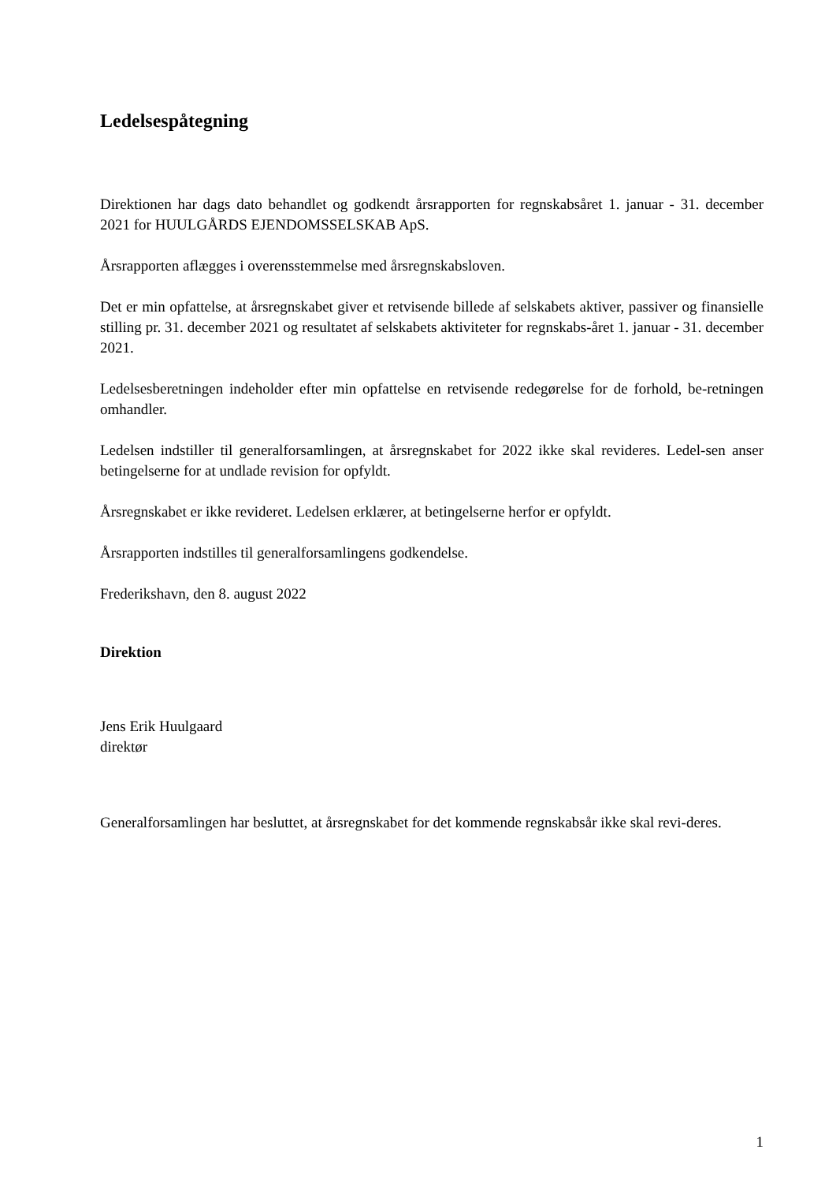Ledelsespåtegning
Direktionen har dags dato behandlet og godkendt årsrapporten for regnskabsåret 1. januar - 31. december 2021 for HUULGÅRDS EJENDOMSSELSKAB ApS.
Årsrapporten aflægges i overensstemmelse med årsregnskabsloven.
Det er min opfattelse, at årsregnskabet giver et retvisende billede af selskabets aktiver, passiver og finansielle stilling pr. 31. december 2021 og resultatet af selskabets aktiviteter for regnskabs-året 1. januar - 31. december 2021.
Ledelsesberetningen indeholder efter min opfattelse en retvisende redegørelse for de forhold, be-retningen omhandler.
Ledelsen indstiller til generalforsamlingen, at årsregnskabet for 2022 ikke skal revideres. Ledel-sen anser betingelserne for at undlade revision for opfyldt.
Årsregnskabet er ikke revideret. Ledelsen erklærer, at betingelserne herfor er opfyldt.
Årsrapporten indstilles til generalforsamlingens godkendelse.
Frederikshavn, den 8. august 2022
Direktion
Jens Erik Huulgaard
direktør
Generalforsamlingen har besluttet, at årsregnskabet for det kommende regnskabsår ikke skal revi-deres.
1